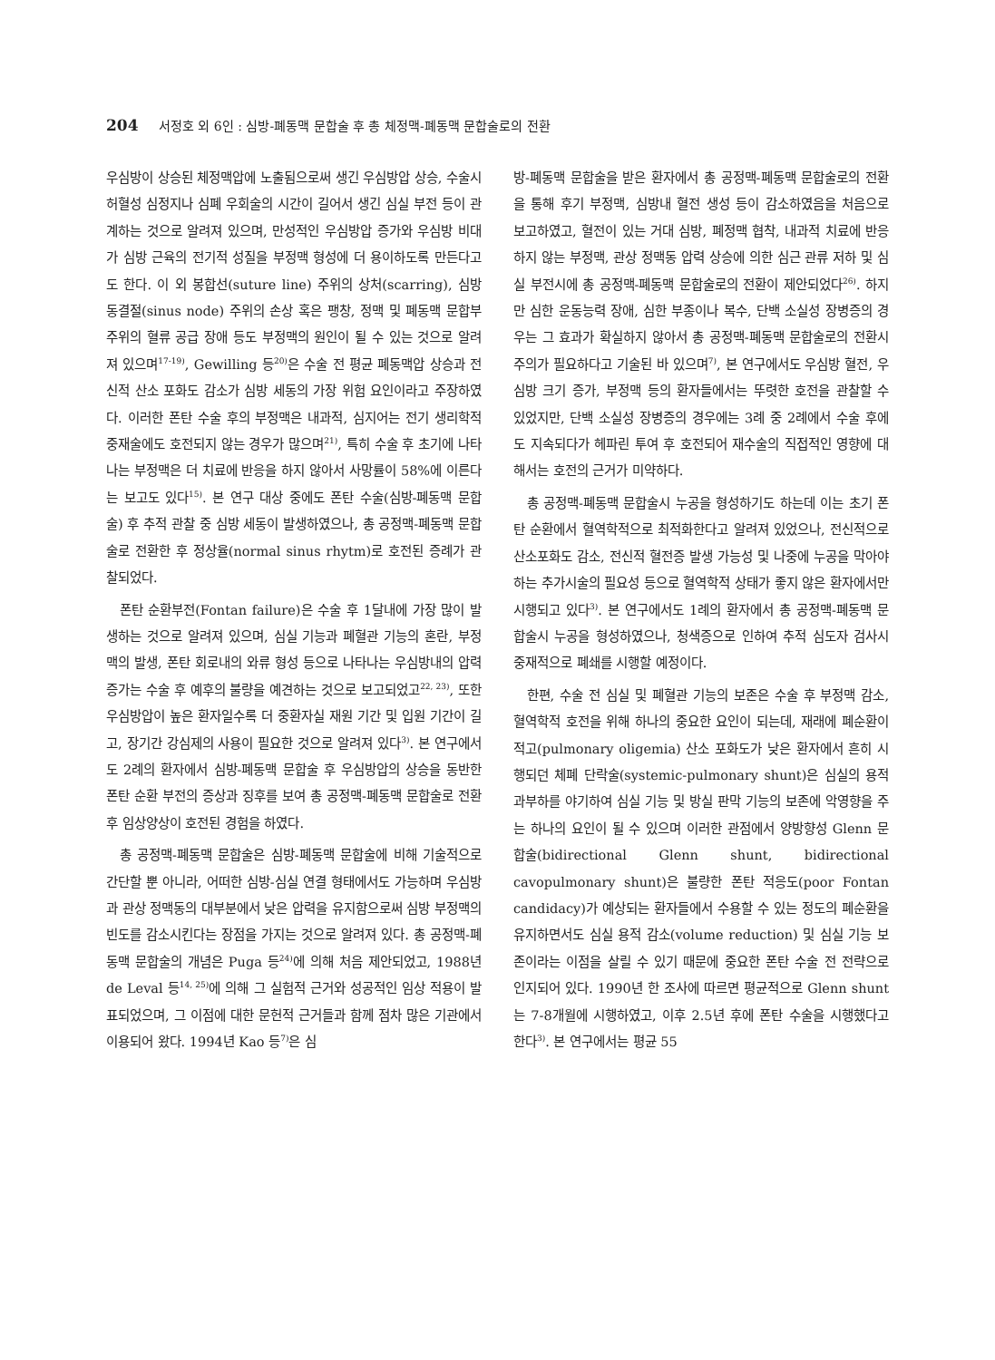204 서정호 외 6인 : 심방-폐동맥 문합술 후 총 체정맥-폐동맥 문합술로의 전환
우심방이 상승된 체정맥압에 노출됨으로써 생긴 우심방압 상승, 수술시 허혈성 심정지나 심폐 우회술의 시간이 길어서 생긴 심실 부전 등이 관계하는 것으로 알려져 있으며, 만성적인 우심방압 증가와 우심방 비대가 심방 근육의 전기적 성질을 부정맥 형성에 더 용이하도록 만든다고도 한다. 이 외 봉합선(suture line) 주위의 상처(scarring), 심방 동결절(sinus node) 주위의 손상 혹은 팽창, 정맥 및 폐동맥 문합부 주위의 혈류 공급 장애 등도 부정맥의 원인이 될 수 있는 것으로 알려져 있으며<sup>17-19)</sup>, Gewilling 등<sup>20)</sup>은 수술 전 평균 폐동맥압 상승과 전신적 산소 포화도 감소가 심방 세동의 가장 위험 요인이라고 주장하였다. 이러한 폰탄 수술 후의 부정맥은 내과적, 심지어는 전기 생리학적 중재술에도 호전되지 않는 경우가 많으며<sup>21)</sup>, 특히 수술 후 초기에 나타나는 부정맥은 더 치료에 반응을 하지 않아서 사망률이 58%에 이른다는 보고도 있다<sup>15)</sup>. 본 연구 대상 중에도 폰탄 수술(심방-폐동맥 문합술) 후 추적 관찰 중 심방 세동이 발생하였으나, 총 공정맥-폐동맥 문합술로 전환한 후 정상율(normal sinus rhytm)로 호전된 증례가 관찰되었다.
폰탄 순환부전(Fontan failure)은 수술 후 1달내에 가장 많이 발생하는 것으로 알려져 있으며, 심실 기능과 폐혈관 기능의 혼란, 부정맥의 발생, 폰탄 회로내의 와류 형성 등으로 나타나는 우심방내의 압력 증가는 수술 후 예후의 불량을 예견하는 것으로 보고되었고<sup>22, 23)</sup>, 또한 우심방압이 높은 환자일수록 더 중환자실 재원 기간 및 입원 기간이 길고, 장기간 강심제의 사용이 필요한 것으로 알려져 있다<sup>3)</sup>. 본 연구에서도 2례의 환자에서 심방-폐동맥 문합술 후 우심방압의 상승을 동반한 폰탄 순환 부전의 증상과 징후를 보여 총 공정맥-폐동맥 문합술로 전환 후 임상양상이 호전된 경험을 하였다.
총 공정맥-폐동맥 문합술은 심방-폐동맥 문합술에 비해 기술적으로 간단할 뿐 아니라, 어떠한 심방-심실 연결 형태에서도 가능하며 우심방과 관상 정맥동의 대부분에서 낮은 압력을 유지함으로써 심방 부정맥의 빈도를 감소시킨다는 장점을 가지는 것으로 알려져 있다. 총 공정맥-폐동맥 문합술의 개념은 Puga 등<sup>24)</sup>에 의해 처음 제안되었고, 1988년 de Leval 등<sup>14, 25)</sup>에 의해 그 실험적 근거와 성공적인 임상 적용이 발표되었으며, 그 이점에 대한 문헌적 근거들과 함께 점차 많은 기관에서 이용되어 왔다. 1994년 Kao 등<sup>7)</sup>은 심
방-폐동맥 문합술을 받은 환자에서 총 공정맥-폐동맥 문합술로의 전환을 통해 후기 부정맥, 심방내 혈전 생성 등이 감소하였음을 처음으로 보고하였고, 혈전이 있는 거대 심방, 폐정맥 협착, 내과적 치료에 반응하지 않는 부정맥, 관상 정맥동 압력 상승에 의한 심근 관류 저하 및 심실 부전시에 총 공정맥-폐동맥 문합술로의 전환이 제안되었다<sup>26)</sup>. 하지만 심한 운동능력 장애, 심한 부종이나 복수, 단백 소실성 장병증의 경우는 그 효과가 확실하지 않아서 총 공정맥-폐동맥 문합술로의 전환시 주의가 필요하다고 기술된 바 있으며<sup>7)</sup>, 본 연구에서도 우심방 혈전, 우심방 크기 증가, 부정맥 등의 환자들에서는 뚜렷한 호전을 관찰할 수 있었지만, 단백 소실성 장병증의 경우에는 3례 중 2례에서 수술 후에도 지속되다가 헤파린 투여 후 호전되어 재수술의 직접적인 영향에 대해서는 호전의 근거가 미약하다.
총 공정맥-폐동맥 문합술시 누공을 형성하기도 하는데 이는 초기 폰탄 순환에서 혈역학적으로 최적화한다고 알려져 있었으나, 전신적으로 산소포화도 감소, 전신적 혈전증 발생 가능성 및 나중에 누공을 막아야 하는 추가시술의 필요성 등으로 혈역학적 상태가 좋지 않은 환자에서만 시행되고 있다<sup>3)</sup>. 본 연구에서도 1례의 환자에서 총 공정맥-폐동맥 문합술시 누공을 형성하였으나, 청색증으로 인하여 추적 심도자 검사시 중재적으로 폐쇄를 시행할 예정이다.
한편, 수술 전 심실 및 폐혈관 기능의 보존은 수술 후 부정맥 감소, 혈역학적 호전을 위해 하나의 중요한 요인이 되는데, 재래에 폐순환이 적고(pulmonary oligemia) 산소 포화도가 낮은 환자에서 흔히 시행되던 체폐 단락술(systemic-pulmonary shunt)은 심실의 용적 과부하를 야기하여 심실 기능 및 방실 판막 기능의 보존에 악영향을 주는 하나의 요인이 될 수 있으며 이러한 관점에서 양방향성 Glenn 문합술(bidirectional Glenn shunt, bidirectional cavopulmonary shunt)은 불량한 폰탄 적응도(poor Fontan candidacy)가 예상되는 환자들에서 수용할 수 있는 정도의 폐순환을 유지하면서도 심실 용적 감소(volume reduction) 및 심실 기능 보존이라는 이점을 살릴 수 있기 때문에 중요한 폰탄 수술 전 전략으로 인지되어 있다. 1990년 한 조사에 따르면 평균적으로 Glenn shunt는 7-8개월에 시행하였고, 이후 2.5년 후에 폰탄 수술을 시행했다고 한다<sup>3)</sup>. 본 연구에서는 평균 55